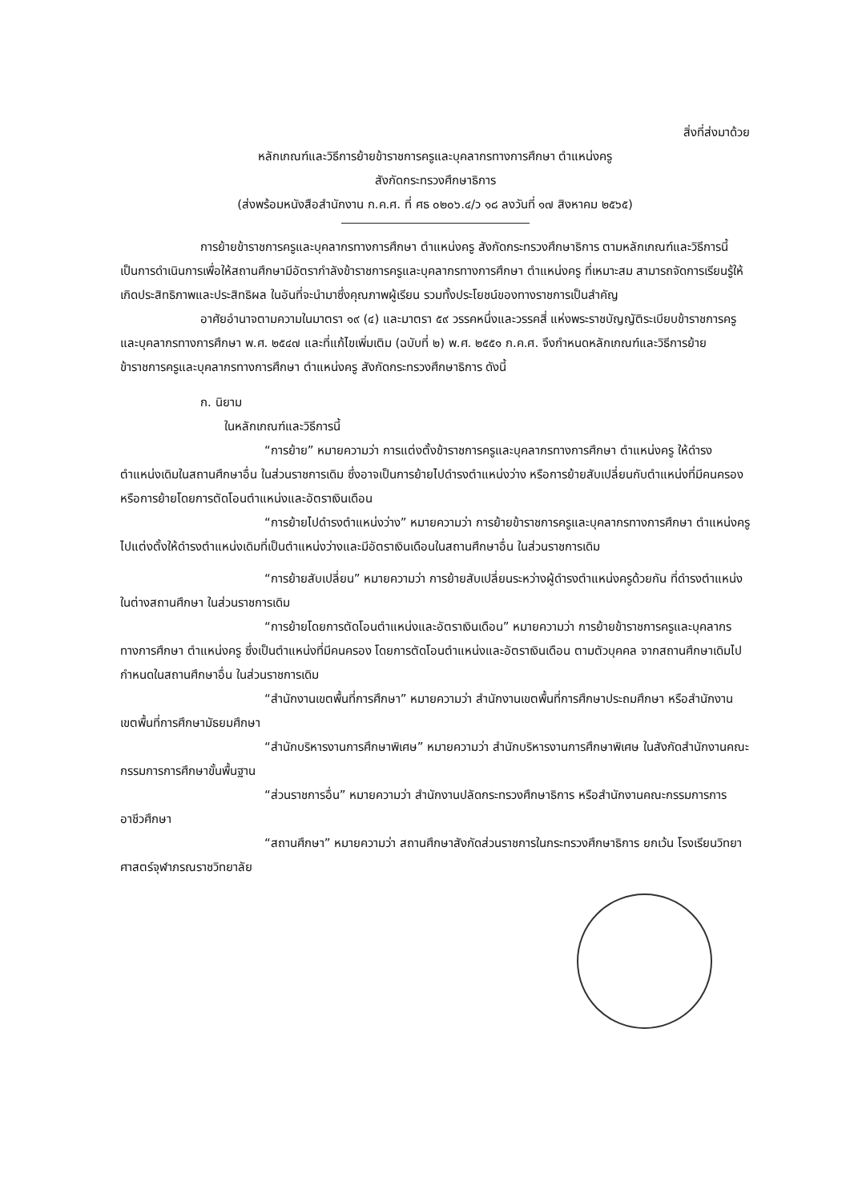สิ่งที่ส่งมาด้วย
หลักเกณฑ์และวิธีการย้ายข้าราชการครูและบุคลากรทางการศึกษา ตำแหน่งครู
สังกัดกระทรวงศึกษาธิการ
(ส่งพร้อมหนังสือสำนักงาน ก.ค.ศ. ที่ ศธ ๐๒๐๖.๔/ว ๑๘ ลงวันที่ ๑๗ สิงหาคม ๒๕๖๕)
การย้ายข้าราชการครูและบุคลากรทางการศึกษา ตำแหน่งครู สังกัดกระทรวงศึกษาธิการ ตามหลักเกณฑ์และวิธีการนี้ เป็นการดำเนินการเพื่อให้สถานศึกษามีอัตรากำลังข้าราชการครูและบุคลากรทางการศึกษา ตำแหน่งครู ที่เหมาะสม สามารถจัดการเรียนรู้ให้เกิดประสิทธิภาพและประสิทธิผล ในอันที่จะนำมาซึ่งคุณภาพผู้เรียน รวมทั้งประโยชน์ของทางราชการเป็นสำคัญ
อาศัยอำนาจตามความในมาตรา ๑๙ (๔) และมาตรา ๕๙ วรรคหนึ่งและวรรคสี่ แห่งพระราชบัญญัติระเบียบข้าราชการครูและบุคลากรทางการศึกษา พ.ศ. ๒๕๔๗ และที่แก้ไขเพิ่มเติม (ฉบับที่ ๒) พ.ศ. ๒๕๕๑ ก.ค.ศ. จึงกำหนดหลักเกณฑ์และวิธีการย้ายข้าราชการครูและบุคลากรทางการศึกษา ตำแหน่งครู สังกัดกระทรวงศึกษาธิการ ดังนี้
ก. นิยาม
ในหลักเกณฑ์และวิธีการนี้
“การย้าย” หมายความว่า การแต่งตั้งข้าราชการครูและบุคลากรทางการศึกษา ตำแหน่งครู ให้ดำรงตำแหน่งเดิมในสถานศึกษาอื่น ในส่วนราชการเดิม ซึ่งอาจเป็นการย้ายไปดำรงตำแหน่งว่าง หรือการย้ายสับเปลี่ยนกับตำแหน่งที่มีคนครอง หรือการย้ายโดยการตัดโอนตำแหน่งและอัตราเงินเดือน
“การย้ายไปดำรงตำแหน่งว่าง” หมายความว่า การย้ายข้าราชการครูและบุคลากรทางการศึกษา ตำแหน่งครู ไปแต่งตั้งให้ดำรงตำแหน่งเดิมที่เป็นตำแหน่งว่างและมีอัตราเงินเดือนในสถานศึกษาอื่น ในส่วนราชการเดิม
“การย้ายสับเปลี่ยน” หมายความว่า การย้ายสับเปลี่ยนระหว่างผู้ดำรงตำแหน่งครูด้วยกัน ที่ดำรงตำแหน่งในต่างสถานศึกษา ในส่วนราชการเดิม
“การย้ายโดยการตัดโอนตำแหน่งและอัตราเงินเดือน” หมายความว่า การย้ายข้าราชการครูและบุคลากรทางการศึกษา ตำแหน่งครู ซึ่งเป็นตำแหน่งที่มีคนครอง โดยการตัดโอนตำแหน่งและอัตราเงินเดือน ตามตัวบุคคล จากสถานศึกษาเดิมไปกำหนดในสถานศึกษาอื่น ในส่วนราชการเดิม
“สำนักงานเขตพื้นที่การศึกษา” หมายความว่า สำนักงานเขตพื้นที่การศึกษาประถมศึกษา หรือสำนักงานเขตพื้นที่การศึกษามัธยมศึกษา
“สำนักบริหารงานการศึกษาพิเศษ” หมายความว่า สำนักบริหารงานการศึกษาพิเศษ ในสังกัดสำนักงานคณะกรรมการการศึกษาขั้นพื้นฐาน
“ส่วนราชการอื่น” หมายความว่า สำนักงานปลัดกระทรวงศึกษาธิการ หรือสำนักงานคณะกรรมการการอาชีวศึกษา
“สถานศึกษา” หมายความว่า สถานศึกษาสังกัดส่วนราชการในกระทรวงศึกษาธิการ ยกเว้น โรงเรียนวิทยาศาสตร์จุฬาภรณราชวิทยาลัย